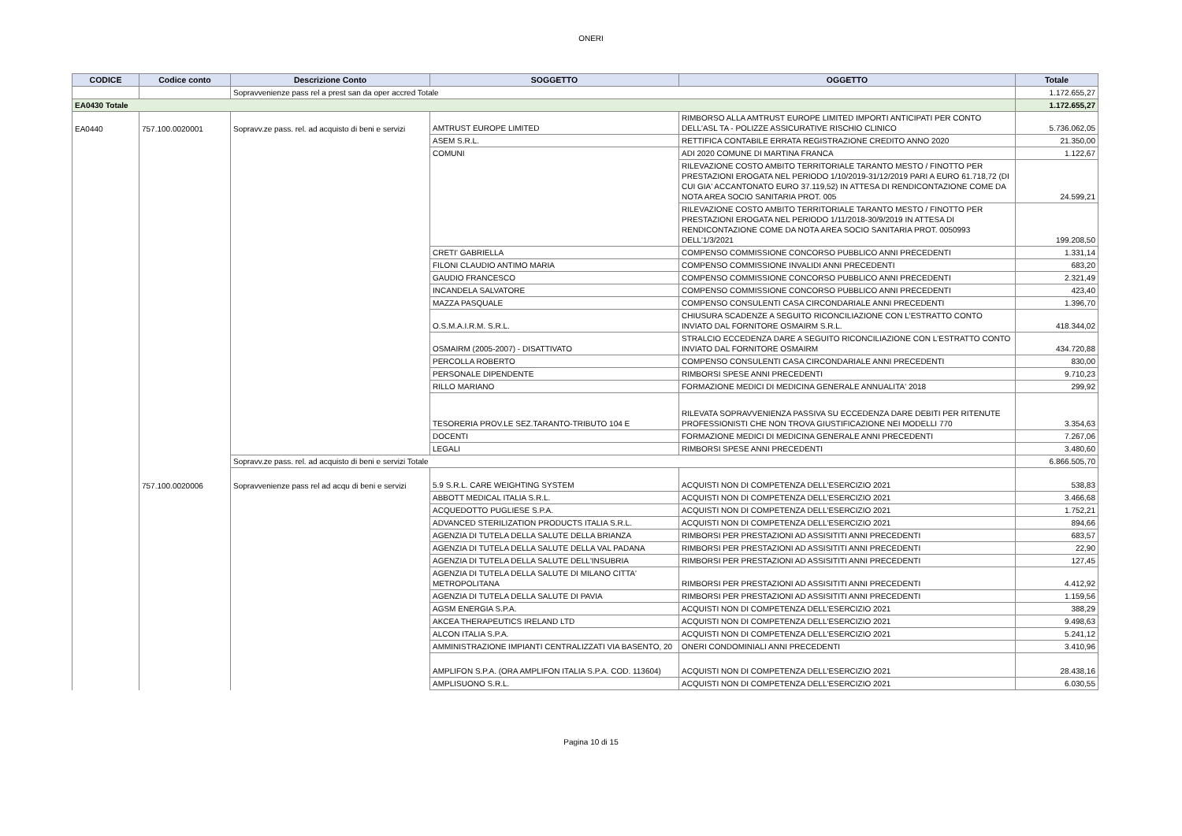ONERI
| CODICE | Codice conto | Descrizione Conto | SOGGETTO | OGGETTO | Totale |
| --- | --- | --- | --- | --- | --- |
| | | Sopravvenienze pass rel a prest san da oper accred Totale | | | 1.172.655,27 |
| EA0430 Totale | | | | | 1.172.655,27 |
| EA0440 | 757.100.0020001 | Sopravv.ze pass. rel. ad acquisto di beni e servizi | AMTRUST EUROPE LIMITED | RIMBORSO ALLA AMTRUST EUROPE LIMITED IMPORTI ANTICIPATI PER CONTO DELL'ASL TA - POLIZZE ASSICURATIVE RISCHIO CLINICO | 5.736.062,05 |
| | | | ASEM S.R.L. | RETTIFICA CONTABILE ERRATA REGISTRAZIONE CREDITO ANNO 2020 | 21.350,00 |
| | | | COMUNI | ADI 2020 COMUNE DI MARTINA FRANCA | 1.122,67 |
| | | | | RILEVAZIONE COSTO AMBITO TERRITORIALE TARANTO MESTO / FINOTTO PER PRESTAZIONI EROGATA NEL PERIODO 1/10/2019-31/12/2019 PARI A EURO 61.718,72 (DI CUI GIA' ACCANTONATO EURO 37.119,52) IN ATTESA DI RENDICONTAZIONE COME DA NOTA AREA SOCIO SANITARIA PROT. 005 | 24.599,21 |
| | | | | RILEVAZIONE COSTO AMBITO TERRITORIALE TARANTO MESTO / FINOTTO PER PRESTAZIONI EROGATA NEL PERIODO 1/11/2018-30/9/2019 IN ATTESA DI RENDICONTAZIONE COME DA NOTA AREA SOCIO SANITARIA PROT. 0050993 DELL'1/3/2021 | 199.208,50 |
| | | | CRETI' GABRIELLA | COMPENSO COMMISSIONE CONCORSO PUBBLICO ANNI PRECEDENTI | 1.331,14 |
| | | | FILONI CLAUDIO ANTIMO MARIA | COMPENSO COMMISSIONE INVALIDI ANNI PRECEDENTI | 683,20 |
| | | | GAUDIO FRANCESCO | COMPENSO COMMISSIONE CONCORSO PUBBLICO ANNI PRECEDENTI | 2.321,49 |
| | | | INCANDELA SALVATORE | COMPENSO COMMISSIONE CONCORSO PUBBLICO ANNI PRECEDENTI | 423,40 |
| | | | MAZZA PASQUALE | COMPENSO CONSULENTI CASA CIRCONDARIALE ANNI PRECEDENTI | 1.396,70 |
| | | | O.S.M.A.I.R.M. S.R.L. | CHIUSURA SCADENZE A SEGUITO RICONCILIAZIONE CON L'ESTRATTO CONTO INVIATO DAL FORNITORE OSMAIRM S.R.L. | 418.344,02 |
| | | | OSMAIRM (2005-2007) - DISATTIVATO | STRALCIO ECCEDENZA DARE A SEGUITO RICONCILIAZIONE CON L'ESTRATTO CONTO INVIATO DAL FORNITORE OSMAIRM | 434.720,88 |
| | | | PERCOLLA ROBERTO | COMPENSO CONSULENTI CASA CIRCONDARIALE ANNI PRECEDENTI | 830,00 |
| | | | PERSONALE DIPENDENTE | RIMBORSI SPESE ANNI PRECEDENTI | 9.710,23 |
| | | | RILLO MARIANO | FORMAZIONE MEDICI DI MEDICINA GENERALE ANNUALITA' 2018 | 299,92 |
| | | | TESORERIA PROV.LE SEZ.TARANTO-TRIBUTO 104 E | RILEVATA SOPRAVVENIENZA PASSIVA SU ECCEDENZA DARE DEBITI PER RITENUTE PROFESSIONISTI CHE NON TROVA GIUSTIFICAZIONE NEI MODELLI 770 | 3.354,63 |
| | | | DOCENTI | FORMAZIONE MEDICI DI MEDICINA GENERALE ANNI PRECEDENTI | 7.267,06 |
| | | | LEGALI | RIMBORSI SPESE ANNI PRECEDENTI | 3.480,60 |
| | | Sopravv.ze pass. rel. ad acquisto di beni e servizi Totale | | | 6.866.505,70 |
| | 757.100.0020006 | Sopravvenienze pass rel ad acqu di beni e servizi | 5.9 S.R.L. CARE WEIGHTING SYSTEM | ACQUISTI NON DI COMPETENZA DELL'ESERCIZIO 2021 | 538,83 |
| | | | ABBOTT MEDICAL ITALIA S.R.L. | ACQUISTI NON DI COMPETENZA DELL'ESERCIZIO 2021 | 3.466,68 |
| | | | ACQUEDOTTO PUGLIESE S.P.A. | ACQUISTI NON DI COMPETENZA DELL'ESERCIZIO 2021 | 1.752,21 |
| | | | ADVANCED STERILIZATION PRODUCTS ITALIA S.R.L. | ACQUISTI NON DI COMPETENZA DELL'ESERCIZIO 2021 | 894,66 |
| | | | AGENZIA DI TUTELA DELLA SALUTE DELLA BRIANZA | RIMBORSI PER PRESTAZIONI AD ASSISITITI ANNI PRECEDENTI | 683,57 |
| | | | AGENZIA DI TUTELA DELLA SALUTE DELLA VAL PADANA | RIMBORSI PER PRESTAZIONI AD ASSISITITI ANNI PRECEDENTI | 22,90 |
| | | | AGENZIA DI TUTELA DELLA SALUTE DELL'INSUBRIA | RIMBORSI PER PRESTAZIONI AD ASSISITITI ANNI PRECEDENTI | 127,45 |
| | | | AGENZIA DI TUTELA DELLA SALUTE DI MILANO CITTA' METROPOLITANA | RIMBORSI PER PRESTAZIONI AD ASSISITITI ANNI PRECEDENTI | 4.412,92 |
| | | | AGENZIA DI TUTELA DELLA SALUTE DI PAVIA | RIMBORSI PER PRESTAZIONI AD ASSISITITI ANNI PRECEDENTI | 1.159,56 |
| | | | AGSM ENERGIA S.P.A. | ACQUISTI NON DI COMPETENZA DELL'ESERCIZIO 2021 | 388,29 |
| | | | AKCEA THERAPEUTICS IRELAND LTD | ACQUISTI NON DI COMPETENZA DELL'ESERCIZIO 2021 | 9.498,63 |
| | | | ALCON ITALIA S.P.A. | ACQUISTI NON DI COMPETENZA DELL'ESERCIZIO 2021 | 5.241,12 |
| | | | AMMINISTRAZIONE IMPIANTI CENTRALIZZATI VIA BASENTO, 20 | ONERI CONDOMINIALI ANNI PRECEDENTI | 3.410,96 |
| | | | AMPLIFON S.P.A. (ORA AMPLIFON ITALIA S.P.A. COD. 113604) | ACQUISTI NON DI COMPETENZA DELL'ESERCIZIO 2021 | 28.438,16 |
| | | | AMPLISUONO S.R.L. | ACQUISTI NON DI COMPETENZA DELL'ESERCIZIO 2021 | 6.030,55 |
Pagina 10 di 15